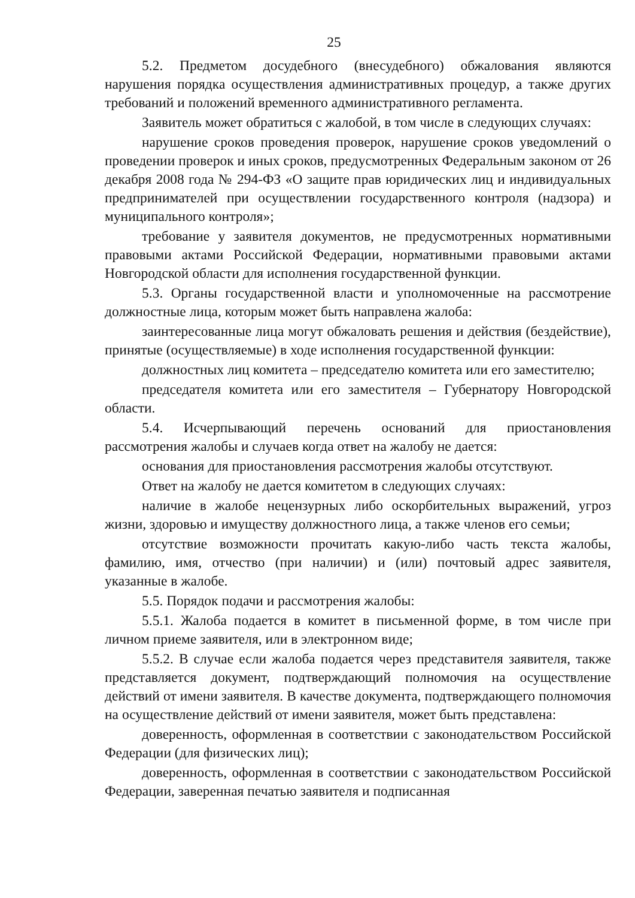25
5.2. Предметом досудебного (внесудебного) обжалования являются нарушения порядка осуществления административных процедур, а также других требований и положений временного административного регламента.
Заявитель может обратиться с жалобой, в том числе в следующих случаях:
нарушение сроков проведения проверок, нарушение сроков уведомлений о проведении проверок и иных сроков, предусмотренных Федеральным законом от 26 декабря 2008 года № 294-ФЗ «О защите прав юридических лиц и индивидуальных предпринимателей при осуществлении государственного контроля (надзора) и муниципального контроля»;
требование у заявителя документов, не предусмотренных нормативными правовыми актами Российской Федерации, нормативными правовыми актами Новгородской области для исполнения государственной функции.
5.3. Органы государственной власти и уполномоченные на рассмотрение должностные лица, которым может быть направлена жалоба:
заинтересованные лица могут обжаловать решения и действия (бездействие), принятые (осуществляемые) в ходе исполнения государственной функции:
должностных лиц комитета – председателю комитета или его заместителю;
председателя комитета или его заместителя – Губернатору Новгородской области.
5.4. Исчерпывающий перечень оснований для приостановления рассмотрения жалобы и случаев когда ответ на жалобу не дается:
основания для приостановления рассмотрения жалобы отсутствуют.
Ответ на жалобу не дается комитетом в следующих случаях:
наличие в жалобе нецензурных либо оскорбительных выражений, угроз жизни, здоровью и имуществу должностного лица, а также членов его семьи;
отсутствие возможности прочитать какую-либо часть текста жалобы, фамилию, имя, отчество (при наличии) и (или) почтовый адрес заявителя, указанные в жалобе.
5.5. Порядок подачи и рассмотрения жалобы:
5.5.1. Жалоба подается в комитет в письменной форме, в том числе при личном приеме заявителя, или в электронном виде;
5.5.2. В случае если жалоба подается через представителя заявителя, также представляется документ, подтверждающий полномочия на осуществление действий от имени заявителя. В качестве документа, подтверждающего полномочия на осуществление действий от имени заявителя, может быть представлена:
доверенность, оформленная в соответствии с законодательством Российской Федерации (для физических лиц);
доверенность, оформленная в соответствии с законодательством Российской Федерации, заверенная печатью заявителя и подписанная